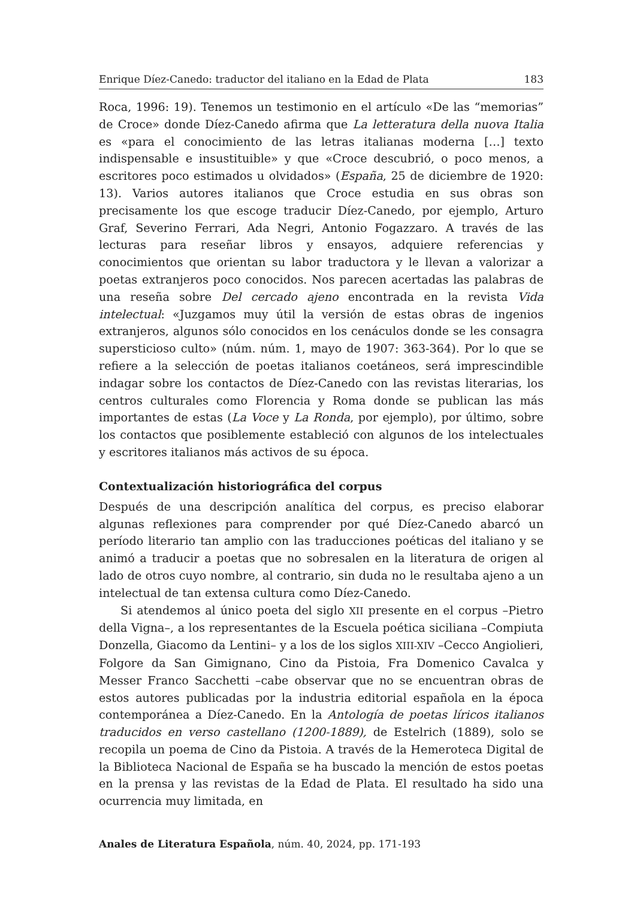Enrique Díez-Canedo: traductor del italiano en la Edad de Plata 183
Roca, 1996: 19). Tenemos un testimonio en el artículo «De las “memorias” de Croce» donde Díez-Canedo afirma que La letteratura della nuova Italia es «para el conocimiento de las letras italianas moderna […] texto indispensable e insustituible» y que «Croce descubrió, o poco menos, a escritores poco estimados u olvidados» (España, 25 de diciembre de 1920: 13). Varios autores italianos que Croce estudia en sus obras son precisamente los que escoge traducir Díez-Canedo, por ejemplo, Arturo Graf, Severino Ferrari, Ada Negri, Antonio Fogazzaro. A través de las lecturas para reseñar libros y ensayos, adquiere referencias y conocimientos que orientan su labor traductora y le llevan a valorizar a poetas extranjeros poco conocidos. Nos parecen acertadas las palabras de una reseña sobre Del cercado ajeno encontrada en la revista Vida intelectual: «Juzgamos muy útil la versión de estas obras de ingenios extranjeros, algunos sólo conocidos en los cenáculos donde se les consagra supersticioso culto» (núm. núm. 1, mayo de 1907: 363-364). Por lo que se refiere a la selección de poetas italianos coetáneos, será imprescindible indagar sobre los contactos de Díez-Canedo con las revistas literarias, los centros culturales como Florencia y Roma donde se publican las más importantes de estas (La Voce y La Ronda, por ejemplo), por último, sobre los contactos que posiblemente estableció con algunos de los intelectuales y escritores italianos más activos de su época.
Contextualización historiográfica del corpus
Después de una descripción analítica del corpus, es preciso elaborar algunas reflexiones para comprender por qué Díez-Canedo abarcó un período literario tan amplio con las traducciones poéticas del italiano y se animó a traducir a poetas que no sobresalen en la literatura de origen al lado de otros cuyo nombre, al contrario, sin duda no le resultaba ajeno a un intelectual de tan extensa cultura como Díez-Canedo.
Si atendemos al único poeta del siglo XII presente en el corpus –Pietro della Vigna–, a los representantes de la Escuela poética siciliana –Compiuta Donzella, Giacomo da Lentini– y a los de los siglos XIII-XIV –Cecco Angiolieri, Folgore da San Gimignano, Cino da Pistoia, Fra Domenico Cavalca y Messer Franco Sacchetti –cabe observar que no se encuentran obras de estos autores publicadas por la industria editorial española en la época contemporánea a Díez-Canedo. En la Antología de poetas líricos italianos traducidos en verso castellano (1200-1889), de Estelrich (1889), solo se recopila un poema de Cino da Pistoia. A través de la Hemeroteca Digital de la Biblioteca Nacional de España se ha buscado la mención de estos poetas en la prensa y las revistas de la Edad de Plata. El resultado ha sido una ocurrencia muy limitada, en
Anales de Literatura Española, núm. 40, 2024, pp. 171-193